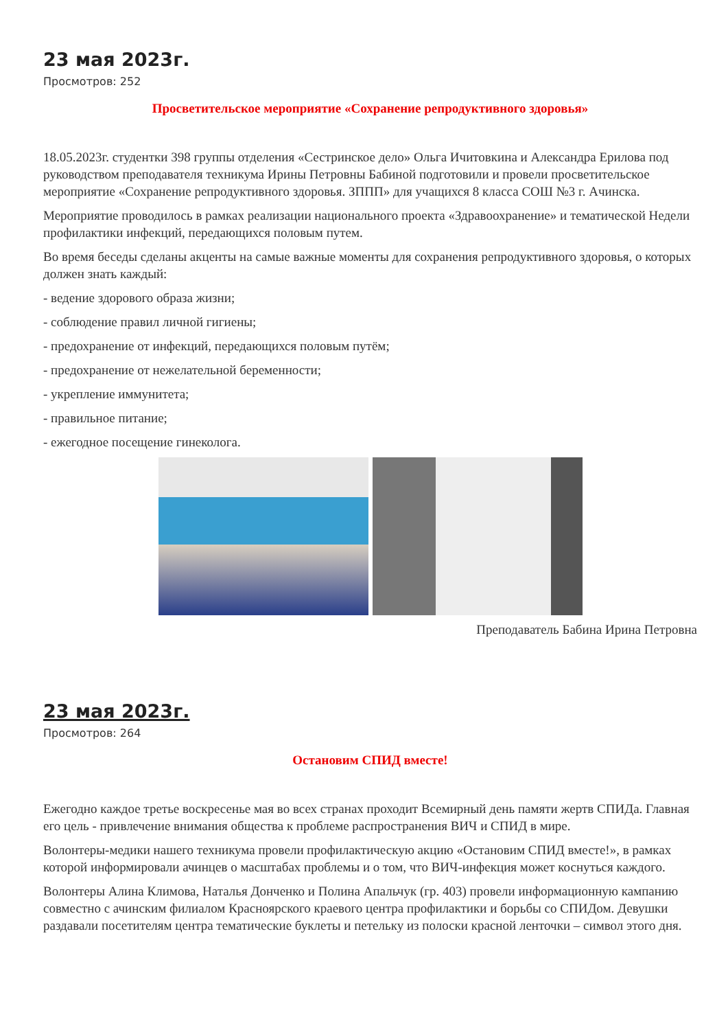23 мая 2023г.
Просмотров: 252
Просветительское мероприятие «Сохранение репродуктивного здоровья»
18.05.2023г. студентки 398 группы отделения «Сестринское дело» Ольга Ичитовкина и Александра Ерилова под руководством преподавателя техникума Ирины Петровны Бабиной подготовили и провели просветительское мероприятие «Сохранение репродуктивного здоровья. ЗППП» для учащихся 8 класса СОШ №3 г. Ачинска.
Мероприятие проводилось в рамках реализации национального проекта «Здравоохранение» и тематической Недели профилактики инфекций, передающихся половым путем.
Во время беседы сделаны акценты на самые важные моменты для сохранения репродуктивного здоровья, о которых должен знать каждый:
- ведение здорового образа жизни;
- соблюдение правил личной гигиены;
- предохранение от инфекций, передающихся половым путём;
- предохранение от нежелательной беременности;
- укрепление иммунитета;
- правильное питание;
- ежегодное посещение гинеколога.
Преподаватель Бабина Ирина Петровна
23 мая 2023г.
Просмотров: 264
Остановим СПИД вместе!
Ежегодно каждое третье воскресенье мая во всех странах проходит Всемирный день памяти жертв СПИДа. Главная его цель - привлечение внимания общества к проблеме распространения ВИЧ и СПИД в мире.
Волонтеры-медики нашего техникума провели профилактическую акцию «Остановим СПИД вместе!», в рамках которой информировали ачинцев о масштабах проблемы и о том, что ВИЧ-инфекция может коснуться каждого.
Волонтеры Алина Климова, Наталья Донченко и Полина Апальчук (гр. 403) провели информационную кампанию совместно с ачинским филиалом Красноярского краевого центра профилактики и борьбы со СПИДом. Девушки раздавали посетителям центра тематические буклеты и петельку из полоски красной ленточки – символ этого дня.